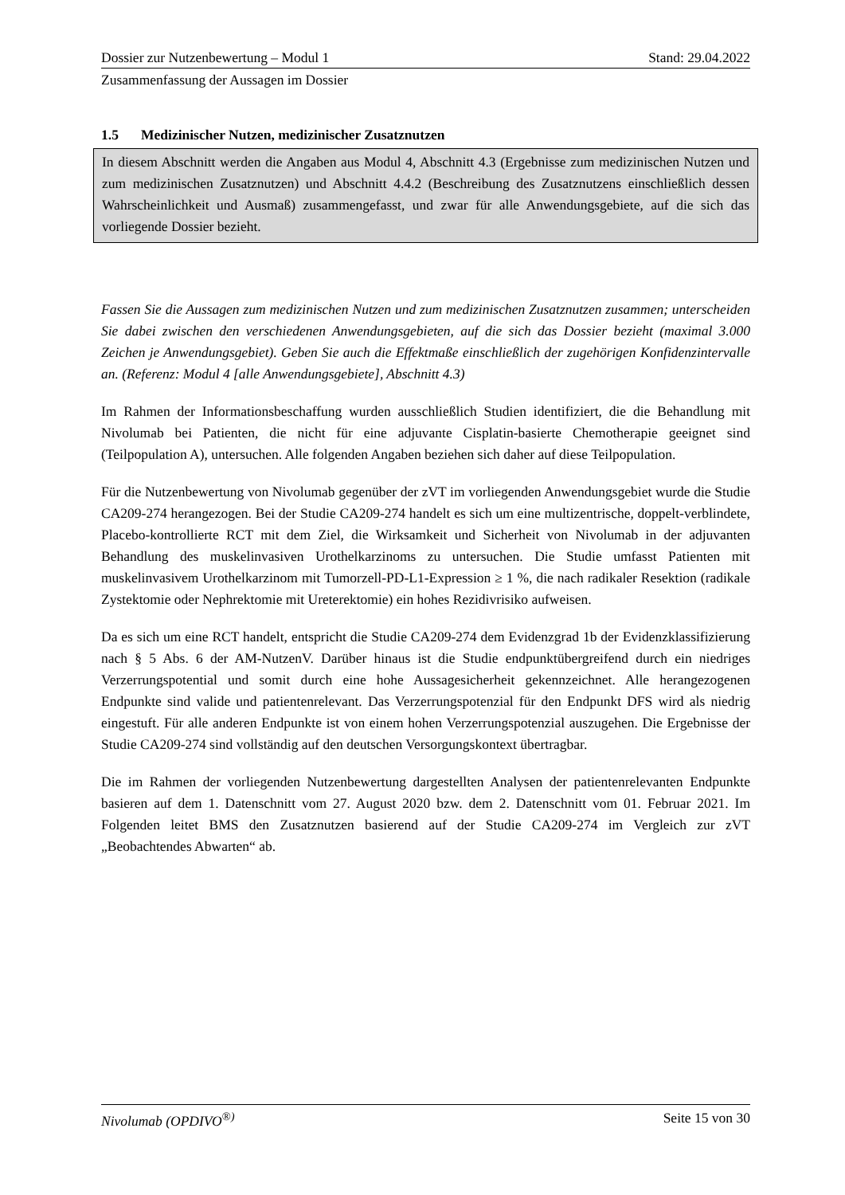Dossier zur Nutzenbewertung – Modul 1 Stand: 29.04.2022
Zusammenfassung der Aussagen im Dossier
1.5 Medizinischer Nutzen, medizinischer Zusatznutzen
In diesem Abschnitt werden die Angaben aus Modul 4, Abschnitt 4.3 (Ergebnisse zum medizinischen Nutzen und zum medizinischen Zusatznutzen) und Abschnitt 4.4.2 (Beschreibung des Zusatznutzens einschließlich dessen Wahrscheinlichkeit und Ausmaß) zusammengefasst, und zwar für alle Anwendungsgebiete, auf die sich das vorliegende Dossier bezieht.
Fassen Sie die Aussagen zum medizinischen Nutzen und zum medizinischen Zusatznutzen zusammen; unterscheiden Sie dabei zwischen den verschiedenen Anwendungsgebieten, auf die sich das Dossier bezieht (maximal 3.000 Zeichen je Anwendungsgebiet). Geben Sie auch die Effektmaße einschließlich der zugehörigen Konfidenzintervalle an. (Referenz: Modul 4 [alle Anwendungsgebiete], Abschnitt 4.3)
Im Rahmen der Informationsbeschaffung wurden ausschließlich Studien identifiziert, die die Behandlung mit Nivolumab bei Patienten, die nicht für eine adjuvante Cisplatin-basierte Chemotherapie geeignet sind (Teilpopulation A), untersuchen. Alle folgenden Angaben beziehen sich daher auf diese Teilpopulation.
Für die Nutzenbewertung von Nivolumab gegenüber der zVT im vorliegenden Anwendungsgebiet wurde die Studie CA209-274 herangezogen. Bei der Studie CA209-274 handelt es sich um eine multizentrische, doppelt-verblindete, Placebo-kontrollierte RCT mit dem Ziel, die Wirksamkeit und Sicherheit von Nivolumab in der adjuvanten Behandlung des muskelinvasiven Urothelkarzinoms zu untersuchen. Die Studie umfasst Patienten mit muskelinvasivem Urothelkarzinom mit Tumorzell-PD-L1-Expression ≥ 1 %, die nach radikaler Resektion (radikale Zystektomie oder Nephrektomie mit Ureterektomie) ein hohes Rezidivrisiko aufweisen.
Da es sich um eine RCT handelt, entspricht die Studie CA209-274 dem Evidenzgrad 1b der Evidenzklassifizierung nach § 5 Abs. 6 der AM-NutzenV. Darüber hinaus ist die Studie endpunktübergreifend durch ein niedriges Verzerrungspotential und somit durch eine hohe Aussagesicherheit gekennzeichnet. Alle herangezogenen Endpunkte sind valide und patientenrelevant. Das Verzerrungspotenzial für den Endpunkt DFS wird als niedrig eingestuft. Für alle anderen Endpunkte ist von einem hohen Verzerrungspotenzial auszugehen. Die Ergebnisse der Studie CA209-274 sind vollständig auf den deutschen Versorgungskontext übertragbar.
Die im Rahmen der vorliegenden Nutzenbewertung dargestellten Analysen der patientenrelevanten Endpunkte basieren auf dem 1. Datenschnitt vom 27. August 2020 bzw. dem 2. Datenschnitt vom 01. Februar 2021. Im Folgenden leitet BMS den Zusatznutzen basierend auf der Studie CA209-274 im Vergleich zur zVT „Beobachtendes Abwarten“ ab.
Nivolumab (OPDIVO<sup>®)</sup> Seite 15 von 30